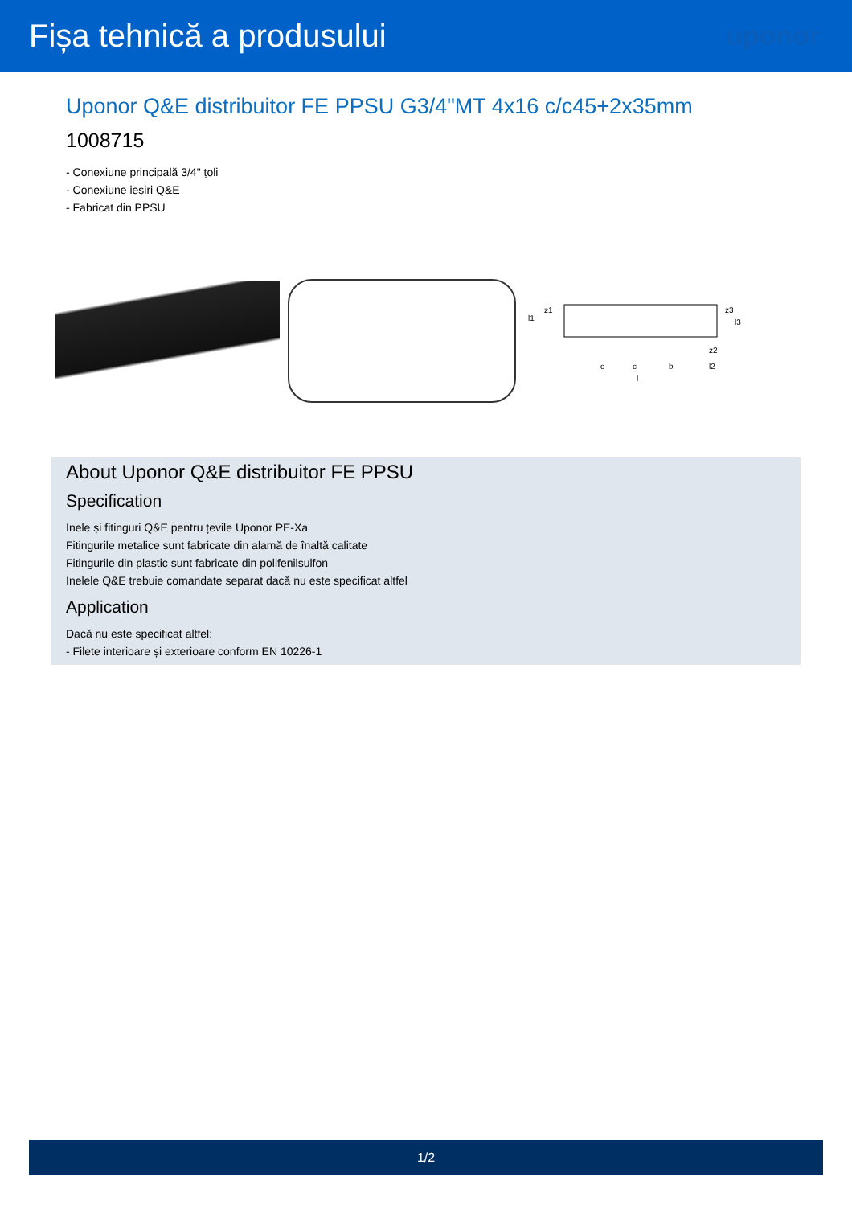Fișa tehnică a produsului
uponor
Uponor Q&E distribuitor FE PPSU G3/4"MT 4x16 c/c45+2x35mm
1008715
- Conexiune principală 3/4" țoli
- Conexiune ieșiri Q&E
- Fabricat din PPSU
c
c
b
l2
z2
l
l1
z1
z3
l3
About Uponor Q&E distribuitor FE PPSU
Specification
Inele și fitinguri Q&E pentru țevile Uponor PE-Xa
Fitingurile metalice sunt fabricate din alamă de înaltă calitate
Fitingurile din plastic sunt fabricate din polifenilsulfon
Inelele Q&E trebuie comandate separat dacă nu este specificat altfel
Application
Dacă nu este specificat altfel:
- Filete interioare și exterioare conform EN 10226-1
1/2